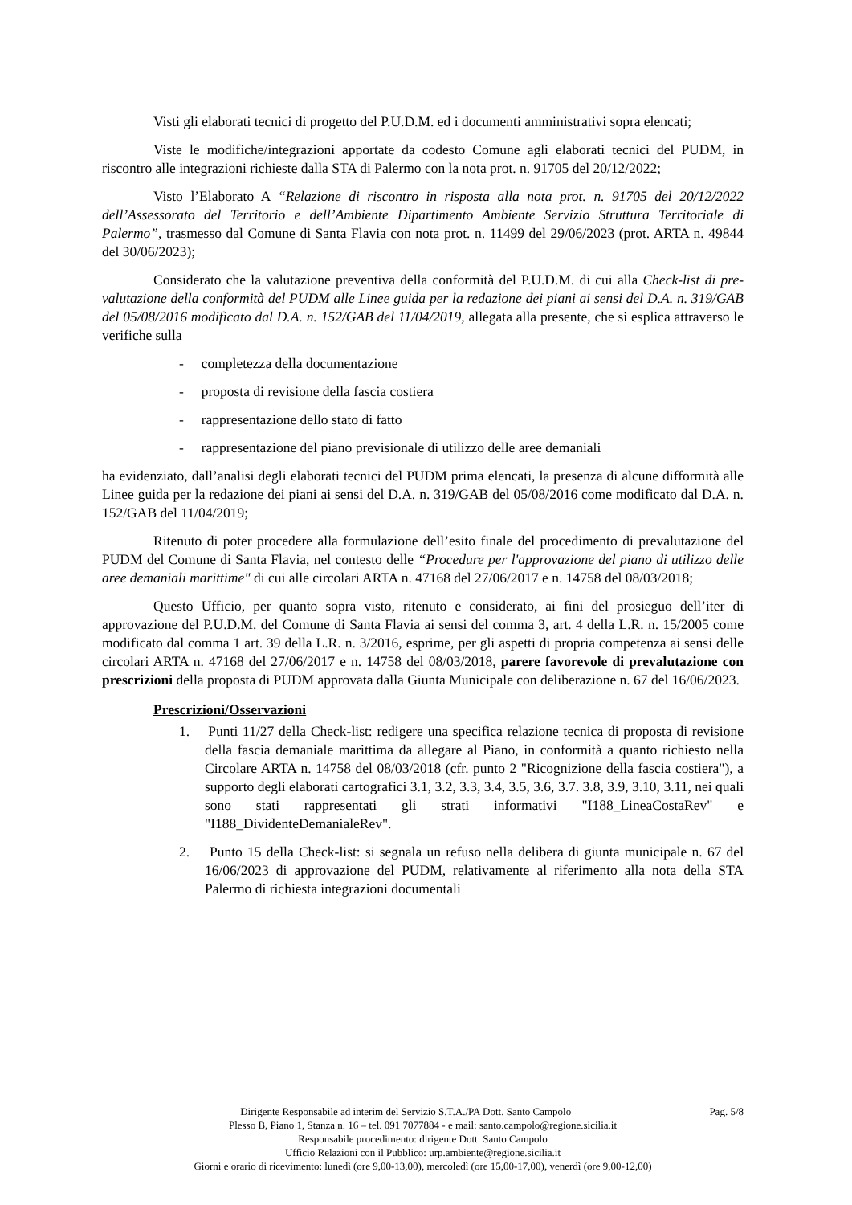Visti gli elaborati tecnici di progetto del P.U.D.M. ed i documenti amministrativi sopra elencati;
Viste le modifiche/integrazioni apportate da codesto Comune agli elaborati tecnici del PUDM, in riscontro alle integrazioni richieste dalla STA di Palermo con la nota prot. n. 91705 del 20/12/2022;
Visto l’Elaborato A “Relazione di riscontro in risposta alla nota prot. n. 91705 del 20/12/2022 dell’Assessorato del Territorio e dell’Ambiente Dipartimento Ambiente Servizio Struttura Territoriale di Palermo”, trasmesso dal Comune di Santa Flavia con nota prot. n. 11499 del 29/06/2023 (prot. ARTA n. 49844 del 30/06/2023);
Considerato che la valutazione preventiva della conformità del P.U.D.M. di cui alla Check-list di pre-valutazione della conformità del PUDM alle Linee guida per la redazione dei piani ai sensi del D.A. n. 319/GAB del 05/08/2016 modificato dal D.A. n. 152/GAB del 11/04/2019, allegata alla presente, che si esplica attraverso le verifiche sulla
- completezza della documentazione
- proposta di revisione della fascia costiera
- rappresentazione dello stato di fatto
- rappresentazione del piano previsionale di utilizzo delle aree demaniali
ha evidenziato, dall’analisi degli elaborati tecnici del PUDM prima elencati, la presenza di alcune difformità alle Linee guida per la redazione dei piani ai sensi del D.A. n. 319/GAB del 05/08/2016 come modificato dal D.A. n. 152/GAB del 11/04/2019;
Ritenuto di poter procedere alla formulazione dell’esito finale del procedimento di prevalutazione del PUDM del Comune di Santa Flavia, nel contesto delle “Procedure per l'approvazione del piano di utilizzo delle aree demaniali marittime" di cui alle circolari ARTA n. 47168 del 27/06/2017 e n. 14758 del 08/03/2018;
Questo Ufficio, per quanto sopra visto, ritenuto e considerato, ai fini del prosieguo dell’iter di approvazione del P.U.D.M. del Comune di Santa Flavia ai sensi del comma 3, art. 4 della L.R. n. 15/2005 come modificato dal comma 1 art. 39 della L.R. n. 3/2016, esprime, per gli aspetti di propria competenza ai sensi delle circolari ARTA n. 47168 del 27/06/2017 e n. 14758 del 08/03/2018, parere favorevole di prevalutazione con prescrizioni della proposta di PUDM approvata dalla Giunta Municipale con deliberazione n. 67 del 16/06/2023.
Prescrizioni/Osservazioni
1. Punti 11/27 della Check-list: redigere una specifica relazione tecnica di proposta di revisione della fascia demaniale marittima da allegare al Piano, in conformità a quanto richiesto nella Circolare ARTA n. 14758 del 08/03/2018 (cfr. punto 2 "Ricognizione della fascia costiera"), a supporto degli elaborati cartografici 3.1, 3.2, 3.3, 3.4, 3.5, 3.6, 3.7. 3.8, 3.9, 3.10, 3.11, nei quali sono stati rappresentati gli strati informativi "I188_LineaCostaRev" e "I188_DividenteDemanialeRev".
2. Punto 15 della Check-list: si segnala un refuso nella delibera di giunta municipale n. 67 del 16/06/2023 di approvazione del PUDM, relativamente al riferimento alla nota della STA Palermo di richiesta integrazioni documentali
Pag. 5/8 Dirigente Responsabile ad interim del Servizio S.T.A./PA Dott. Santo Campolo
Plesso B, Piano 1, Stanza n. 16 – tel. 091 7077884 - e mail: santo.campolo@regione.sicilia.it
Responsabile procedimento: dirigente Dott. Santo Campolo
Ufficio Relazioni con il Pubblico: urp.ambiente@regione.sicilia.it
Giorni e orario di ricevimento: lunedì (ore 9,00-13,00), mercoledì (ore 15,00-17,00), venerdì (ore 9,00-12,00)